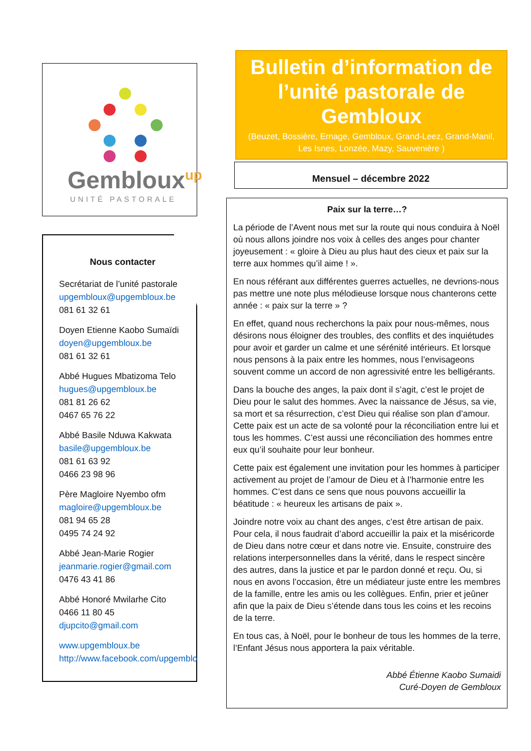Gembloux<sup>up</sup>
UNITÉ PASTORALE
Nous contacter
Secrétariat de l’unité pastorale
upgembloux@upgembloux.be
081 61 32 61
Doyen Etienne Kaobo Sumaïdi
doyen@upgembloux.be
081 61 32 61
Abbé Hugues Mbatizoma Telo
hugues@upgembloux.be
081 81 26 62
0467 65 76 22
Abbé Basile Nduwa Kakwata
basile@upgembloux.be
081 61 63 92
0466 23 98 96
Père Magloire Nyembo ofm
magloire@upgembloux.be
081 94 65 28
0495 74 24 92
Abbé Jean-Marie Rogier
jeanmarie.rogier@gmail.com
0476 43 41 86
Abbé Honoré Mwilarhe Cito
0466 11 80 45
djupcito@gmail.com
www.upgembloux.be
http://www.facebook.com/upgembloux/
Bulletin d’information de l’unité pastorale de Gembloux
(Beuzet, Bossière, Ernage, Gembloux, Grand-Leez, Grand-Manil, Les Isnes, Lonzée, Mazy, Sauvenière )
Mensuel – décembre 2022
Paix sur la terre…?
La période de l’Avent nous met sur la route qui nous conduira à Noël où nous allons joindre nos voix à celles des anges pour chanter joyeusement : « gloire à Dieu au plus haut des cieux et paix sur la terre aux hommes qu’il aime ! ».
En nous référant aux différentes guerres actuelles, ne devrions-nous pas mettre une note plus mélodieuse lorsque nous chanterons cette année : « paix sur la terre » ?
En effet, quand nous recherchons la paix pour nous-mêmes, nous désirons nous éloigner des troubles, des conflits et des inquiétudes pour avoir et garder un calme et une sérénité intérieurs. Et lorsque nous pensons à la paix entre les hommes, nous l’envisageons souvent comme un accord de non agressivité entre les belligérants.
Dans la bouche des anges, la paix dont il s’agit, c’est le projet de Dieu pour le salut des hommes. Avec la naissance de Jésus, sa vie, sa mort et sa résurrection, c’est Dieu qui réalise son plan d’amour. Cette paix est un acte de sa volonté pour la réconciliation entre lui et tous les hommes. C’est aussi une réconciliation des hommes entre eux qu’il souhaite pour leur bonheur.
Cette paix est également une invitation pour les hommes à participer activement au projet de l’amour de Dieu et à l’harmonie entre les hommes. C’est dans ce sens que nous pouvons accueillir la béatitude : « heureux les artisans de paix ».
Joindre notre voix au chant des anges, c’est être artisan de paix. Pour cela, il nous faudrait d’abord accueillir la paix et la miséricorde de Dieu dans notre cœur et dans notre vie. Ensuite, construire des relations interpersonnelles dans la vérité, dans le respect sincère des autres, dans la justice et par le pardon donné et reçu. Ou, si nous en avons l’occasion, être un médiateur juste entre les membres de la famille, entre les amis ou les collègues. Enfin, prier et jeûner afin que la paix de Dieu s’étende dans tous les coins et les recoins de la terre.
En tous cas, à Noël, pour le bonheur de tous les hommes de la terre, l’Enfant Jésus nous apportera la paix véritable.
Abbé Étienne Kaobo Sumaidi
Curé-Doyen de Gembloux